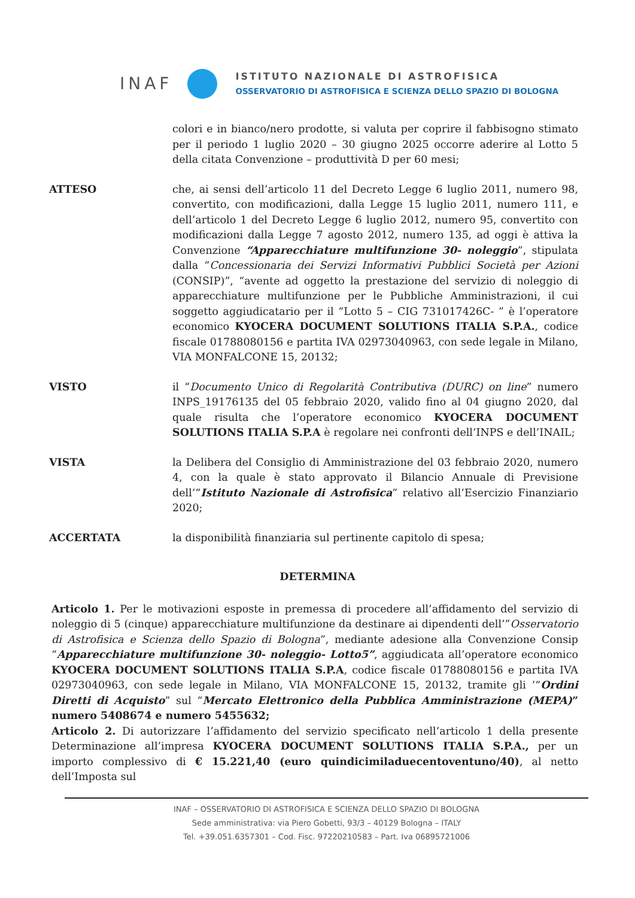INAF
ISTITUTO NAZIONALE DI ASTROFISICA
OSSERVATORIO DI ASTROFISICA E SCIENZA DELLO SPAZIO DI BOLOGNA
colori e in bianco/nero prodotte, si valuta per coprire il fabbisogno stimato per il periodo 1 luglio 2020 – 30 giugno 2025 occorre aderire al Lotto 5 della citata Convenzione – produttività D per 60 mesi;
ATTESO che, ai sensi dell’articolo 11 del Decreto Legge 6 luglio 2011, numero 98, convertito, con modificazioni, dalla Legge 15 luglio 2011, numero 111, e dell’articolo 1 del Decreto Legge 6 luglio 2012, numero 95, convertito con modificazioni dalla Legge 7 agosto 2012, numero 135, ad oggi è attiva la Convenzione “Apparecchiature multifunzione 30- noleggio”, stipulata dalla “Concessionaria dei Servizi Informativi Pubblici Società per Azioni (CONSIP)”, “avente ad oggetto la prestazione del servizio di noleggio di apparecchiature multifunzione per le Pubbliche Amministrazioni, il cui soggetto aggiudicatario per il “Lotto 5 – CIG 731017426C- ” è l’operatore economico KYOCERA DOCUMENT SOLUTIONS ITALIA S.P.A., codice fiscale 01788080156 e partita IVA 02973040963, con sede legale in Milano, VIA MONFALCONE 15, 20132;
VISTO il “Documento Unico di Regolarità Contributiva (DURC) on line” numero INPS_19176135 del 05 febbraio 2020, valido fino al 04 giugno 2020, dal quale risulta che l’operatore economico KYOCERA DOCUMENT SOLUTIONS ITALIA S.P.A è regolare nei confronti dell’INPS e dell’INAIL;
VISTA la Delibera del Consiglio di Amministrazione del 03 febbraio 2020, numero 4, con la quale è stato approvato il Bilancio Annuale di Previsione dell’“Istituto Nazionale di Astrofisica” relativo all’Esercizio Finanziario 2020;
ACCERTATA la disponibilità finanziaria sul pertinente capitolo di spesa;
DETERMINA
Articolo 1. Per le motivazioni esposte in premessa di procedere all’affidamento del servizio di noleggio di 5 (cinque) apparecchiature multifunzione da destinare ai dipendenti dell’”Osservatorio di Astrofisica e Scienza dello Spazio di Bologna”, mediante adesione alla Convenzione Consip “Apparecchiature multifunzione 30- noleggio- Lotto5”, aggiudicata all’operatore economico KYOCERA DOCUMENT SOLUTIONS ITALIA S.P.A, codice fiscale 01788080156 e partita IVA 02973040963, con sede legale in Milano, VIA MONFALCONE 15, 20132, tramite gli ’“Ordini Diretti di Acquisto” sul “Mercato Elettronico della Pubblica Amministrazione (MEPA)” numero 5408674 e numero 5455632;
Articolo 2. Di autorizzare l’affidamento del servizio specificato nell’articolo 1 della presente Determinazione all’impresa KYOCERA DOCUMENT SOLUTIONS ITALIA S.P.A., per un importo complessivo di € 15.221,40 (euro quindicimiladuecentoventuno/40), al netto dell’Imposta sul
INAF – OSSERVATORIO DI ASTROFISICA E SCIENZA DELLO SPAZIO DI BOLOGNA
Sede amministrativa: via Piero Gobetti, 93/3 – 40129 Bologna – ITALY
Tel. +39.051.6357301 – Cod. Fisc. 97220210583 – Part. Iva 06895721006